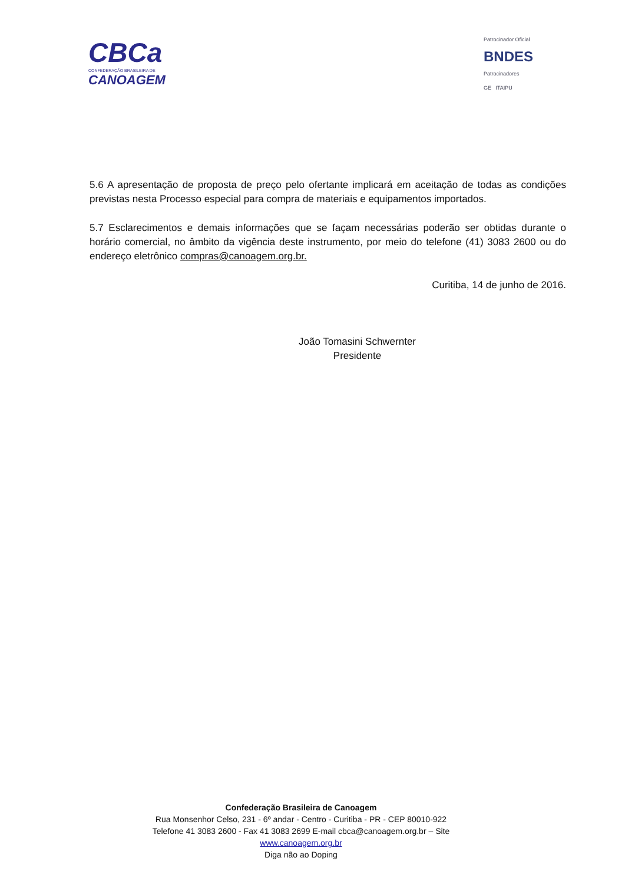CBCa
CONFEDERAÇÃO BRASILEIRA DE
CANOAGEM
Patrocinador Oficial
BNDES
Patrocinadores
GE ITAIPU
5.6 A apresentação de proposta de preço pelo ofertante implicará em aceitação de todas as condições previstas nesta Processo especial para compra de materiais e equipamentos importados.
5.7 Esclarecimentos e demais informações que se façam necessárias poderão ser obtidas durante o horário comercial, no âmbito da vigência deste instrumento, por meio do telefone (41) 3083 2600 ou do endereço eletrônico compras@canoagem.org.br.
Curitiba, 14 de junho de 2016.
João Tomasini Schwernter
Presidente
Confederação Brasileira de Canoagem
Rua Monsenhor Celso, 231 - 6º andar - Centro - Curitiba - PR - CEP 80010-922
Telefone 41 3083 2600 - Fax 41 3083 2699 E-mail cbca@canoagem.org.br – Site
www.canoagem.org.br
Diga não ao Doping